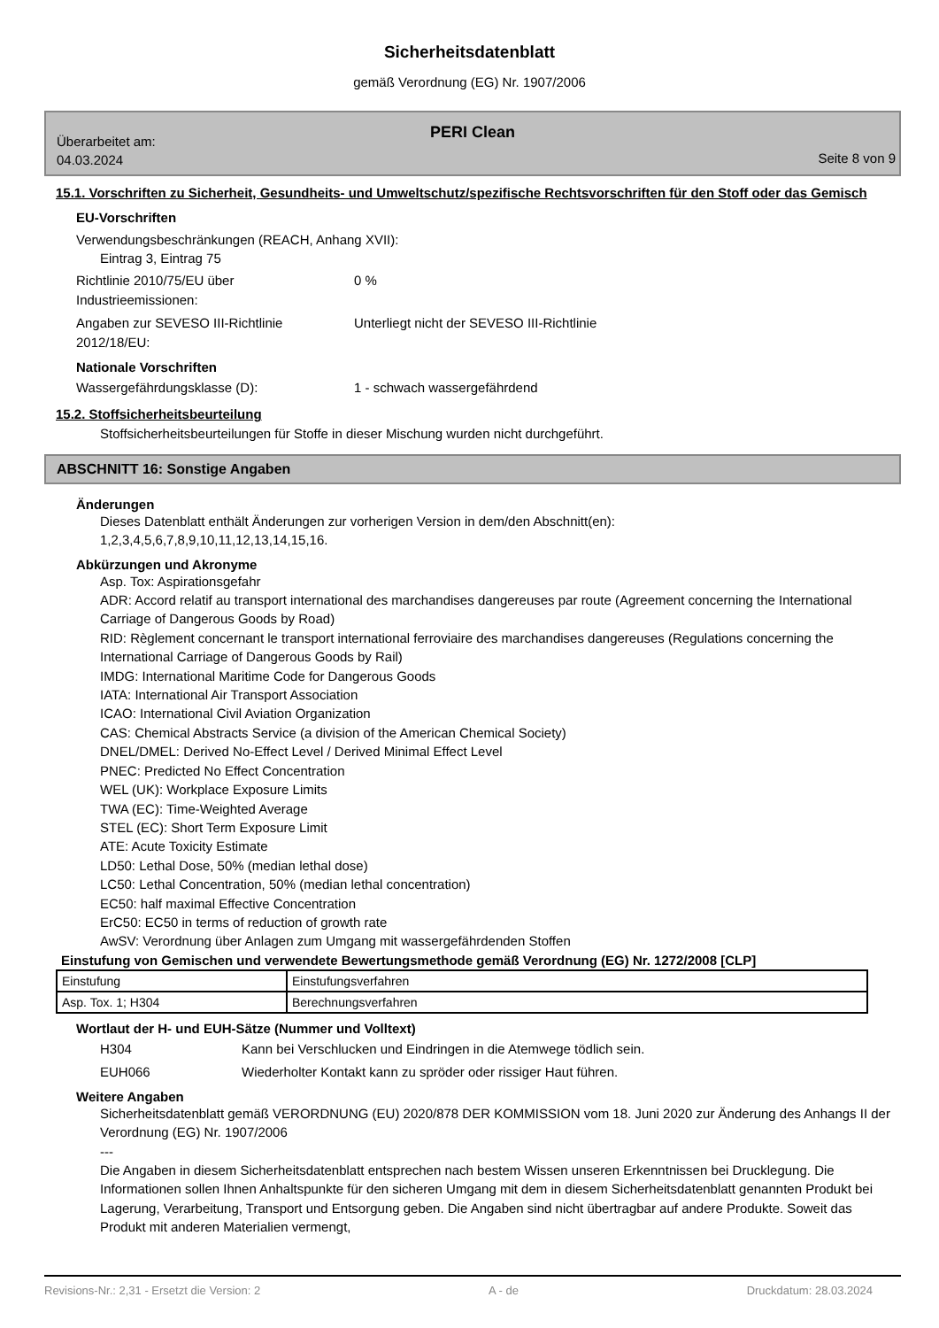Sicherheitsdatenblatt
gemäß Verordnung (EG) Nr. 1907/2006
PERI Clean
Überarbeitet am:
04.03.2024
Seite 8 von 9
15.1. Vorschriften zu Sicherheit, Gesundheits- und Umweltschutz/spezifische Rechtsvorschriften für den Stoff oder das Gemisch
EU-Vorschriften
Verwendungsbeschränkungen (REACH, Anhang XVII):
Eintrag 3, Eintrag 75
Richtlinie 2010/75/EU über
Industrieemissionen:
0 %
Angaben zur SEVESO III-Richtlinie
2012/18/EU:
Unterliegt nicht der SEVESO III-Richtlinie
Nationale Vorschriften
Wassergefährdungsklasse (D): 1 - schwach wassergefährdend
15.2. Stoffsicherheitsbeurteilung
Stoffsicherheitsbeurteilungen für Stoffe in dieser Mischung wurden nicht durchgeführt.
ABSCHNITT 16: Sonstige Angaben
Änderungen
Dieses Datenblatt enthält Änderungen zur vorherigen Version in dem/den Abschnitt(en):
1,2,3,4,5,6,7,8,9,10,11,12,13,14,15,16.
Abkürzungen und Akronyme
Asp. Tox: Aspirationsgefahr
ADR: Accord relatif au transport international des marchandises dangereuses par route (Agreement concerning the International Carriage of Dangerous Goods by Road)
RID: Règlement concernant le transport international ferroviaire des marchandises dangereuses (Regulations concerning the International Carriage of Dangerous Goods by Rail)
IMDG: International Maritime Code for Dangerous Goods
IATA: International Air Transport Association
ICAO: International Civil Aviation Organization
CAS: Chemical Abstracts Service (a division of the American Chemical Society)
DNEL/DMEL: Derived No-Effect Level / Derived Minimal Effect Level
PNEC: Predicted No Effect Concentration
WEL (UK): Workplace Exposure Limits
TWA (EC): Time-Weighted Average
STEL (EC): Short Term Exposure Limit
ATE: Acute Toxicity Estimate
LD50: Lethal Dose, 50% (median lethal dose)
LC50: Lethal Concentration, 50% (median lethal concentration)
EC50: half maximal Effective Concentration
ErC50: EC50 in terms of reduction of growth rate
AwSV: Verordnung über Anlagen zum Umgang mit wassergefährdenden Stoffen
Einstufung von Gemischen und verwendete Bewertungsmethode gemäß Verordnung (EG) Nr. 1272/2008 [CLP]
| Einstufung | Einstufungsverfahren |
| Asp. Tox. 1; H304 | Berechnungsverfahren |
Wortlaut der H- und EUH-Sätze (Nummer und Volltext)
H304 Kann bei Verschlucken und Eindringen in die Atemwege tödlich sein.
EUH066 Wiederholter Kontakt kann zu spröder oder rissiger Haut führen.
Weitere Angaben
Sicherheitsdatenblatt gemäß VERORDNUNG (EU) 2020/878 DER KOMMISSION vom 18. Juni 2020 zur Änderung des Anhangs II der Verordnung (EG) Nr. 1907/2006
---
Die Angaben in diesem Sicherheitsdatenblatt entsprechen nach bestem Wissen unseren Erkenntnissen bei Drucklegung. Die Informationen sollen Ihnen Anhaltspunkte für den sicheren Umgang mit dem in diesem Sicherheitsdatenblatt genannten Produkt bei Lagerung, Verarbeitung, Transport und Entsorgung geben. Die Angaben sind nicht übertragbar auf andere Produkte. Soweit das Produkt mit anderen Materialien vermengt,
Revisions-Nr.: 2,31 - Ersetzt die Version: 2 A - de Druckdatum: 28.03.2024